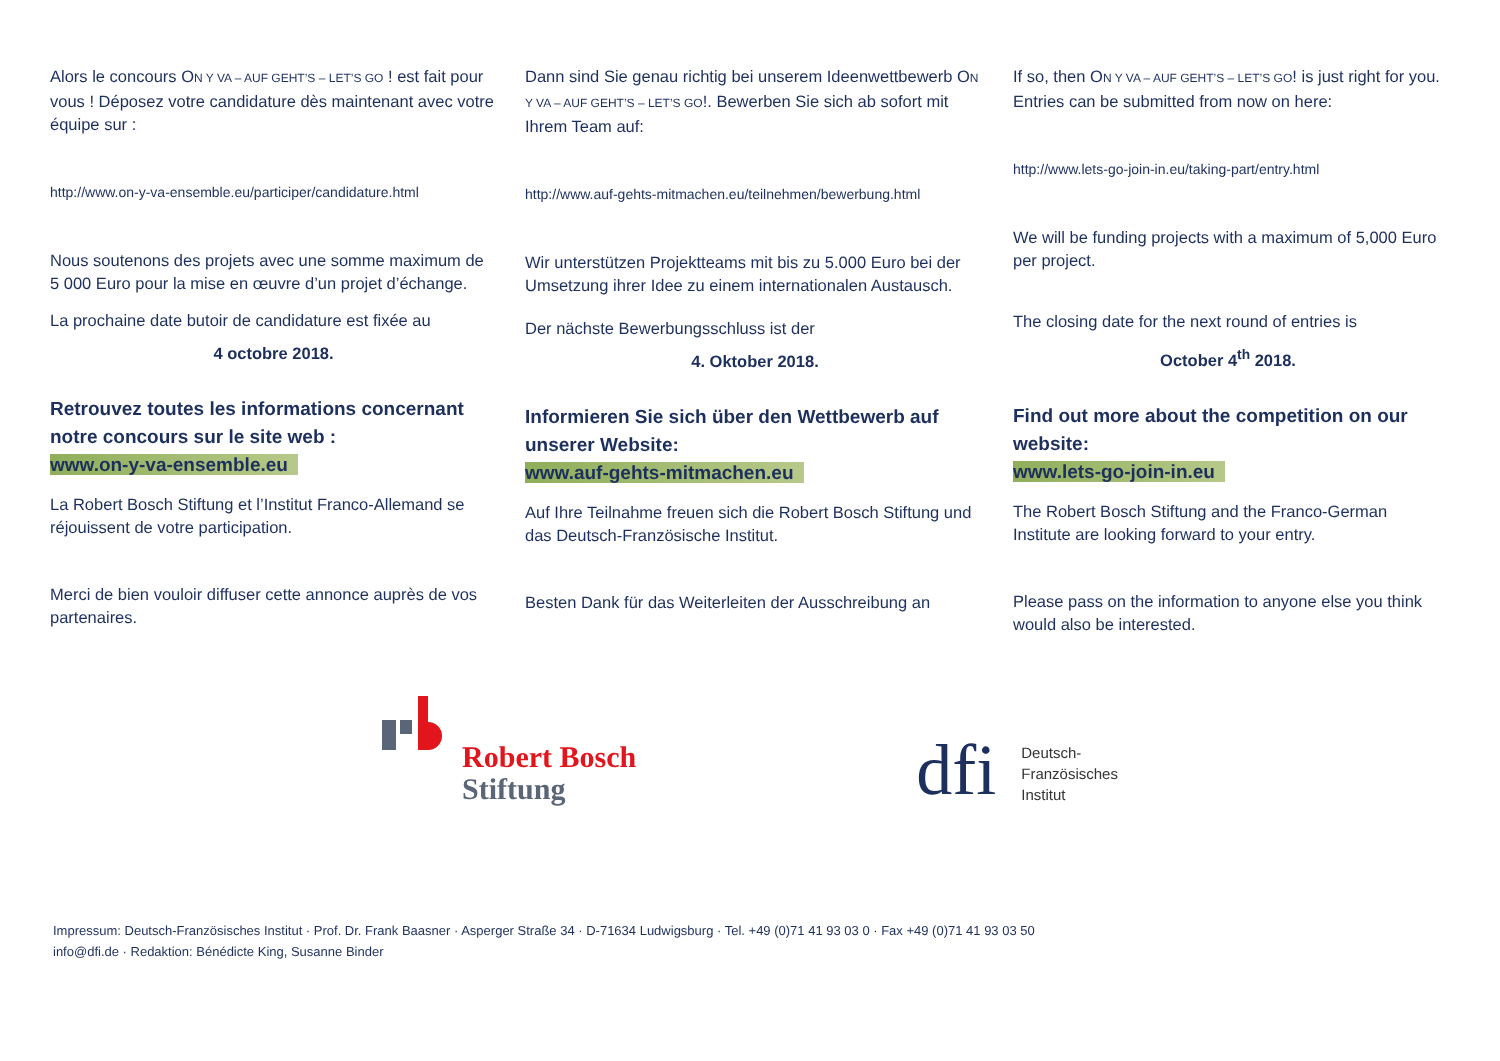Alors le concours ON Y VA – AUF GEHT’S – LET’S GO ! est fait pour vous ! Déposez votre candidature dès maintenant avec votre équipe sur :
http://www.on-y-va-ensemble.eu/participer/candidature.html
Nous soutenons des projets avec une somme maximum de 5 000 Euro pour la mise en œuvre d’un projet d’échange.
La prochaine date butoir de candidature est fixée au
4 octobre 2018.
Retrouvez toutes les informations concernant notre concours sur le site web :
www.on-y-va-ensemble.eu
La Robert Bosch Stiftung et l’Institut Franco-Allemand se réjouissent de votre participation.
Merci de bien vouloir diffuser cette annonce auprès de vos partenaires.
Dann sind Sie genau richtig bei unserem Ideenwettbewerb ON Y VA – AUF GEHT’S – LET’S GO!. Bewerben Sie sich ab sofort mit Ihrem Team auf:
http://www.auf-gehts-mitmachen.eu/teilnehmen/bewerbung.html
Wir unterstützen Projektteams mit bis zu 5.000 Euro bei der Umsetzung ihrer Idee zu einem internationalen Austausch.
Der nächste Bewerbungsschluss ist der
4. Oktober 2018.
Informieren Sie sich über den Wettbewerb auf unserer Website:
www.auf-gehts-mitmachen.eu
Auf Ihre Teilnahme freuen sich die Robert Bosch Stiftung und das Deutsch-Französische Institut.
Besten Dank für das Weiterleiten der Ausschreibung an
If so, then ON Y VA – AUF GEHT’S – LET’S GO! is just right for you. Entries can be submitted from now on here:
http://www.lets-go-join-in.eu/taking-part/entry.html
We will be funding projects with a maximum of 5,000 Euro per project.
The closing date for the next round of entries is
October 4<sup>th</sup> 2018.
Find out more about the competition on our website:
www.lets-go-join-in.eu
The Robert Bosch Stiftung and the Franco-German Institute are looking forward to your entry.
Please pass on the information to anyone else you think would also be interested.
Robert Bosch
Stiftung
dfi
Deutsch-
Französisches
Institut
Impressum: Deutsch-Französisches Institut · Prof. Dr. Frank Baasner · Asperger Straße 34 · D-71634 Ludwigsburg · Tel. +49 (0)71 41 93 03 0 · Fax +49 (0)71 41 93 03 50
info@dfi.de · Redaktion: Bénédicte King, Susanne Binder